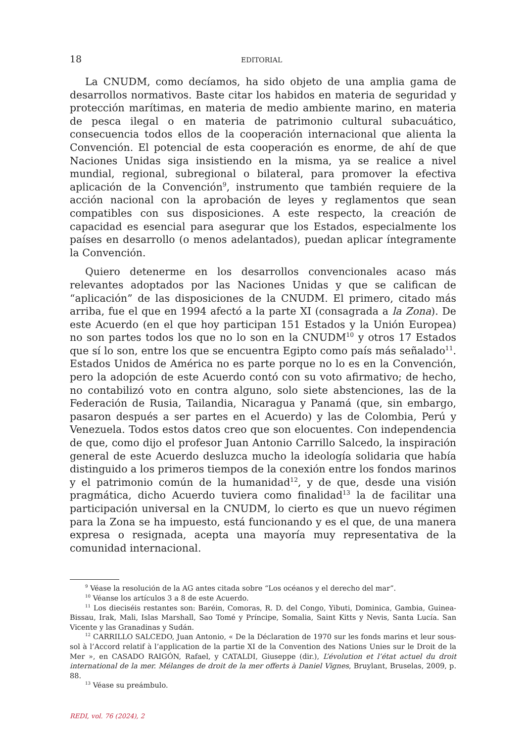18 EDITORIAL
La CNUDM, como decíamos, ha sido objeto de una amplia gama de desarrollos normativos. Baste citar los habidos en materia de seguridad y protección marítimas, en materia de medio ambiente marino, en materia de pesca ilegal o en materia de patrimonio cultural subacuático, consecuencia todos ellos de la cooperación internacional que alienta la Convención. El potencial de esta cooperación es enorme, de ahí de que Naciones Unidas siga insistiendo en la misma, ya se realice a nivel mundial, regional, subregional o bilateral, para promover la efectiva aplicación de la Convención<sup>9</sup>, instrumento que también requiere de la acción nacional con la aprobación de leyes y reglamentos que sean compatibles con sus disposiciones. A este respecto, la creación de capacidad es esencial para asegurar que los Estados, especialmente los países en desarrollo (o menos adelantados), puedan aplicar íntegramente la Convención.
Quiero detenerme en los desarrollos convencionales acaso más relevantes adoptados por las Naciones Unidas y que se califican de “aplicación” de las disposiciones de la CNUDM. El primero, citado más arriba, fue el que en 1994 afectó a la parte XI (consagrada a la Zona). De este Acuerdo (en el que hoy participan 151 Estados y la Unión Europea) no son partes todos los que no lo son en la CNUDM<sup>10</sup> y otros 17 Estados que sí lo son, entre los que se encuentra Egipto como país más señalado<sup>11</sup>. Estados Unidos de América no es parte porque no lo es en la Convención, pero la adopción de este Acuerdo contó con su voto afirmativo; de hecho, no contabilizó voto en contra alguno, solo siete abstenciones, las de la Federación de Rusia, Tailandia, Nicaragua y Panamá (que, sin embargo, pasaron después a ser partes en el Acuerdo) y las de Colombia, Perú y Venezuela. Todos estos datos creo que son elocuentes. Con independencia de que, como dijo el profesor Juan Antonio Carrillo Salcedo, la inspiración general de este Acuerdo desluzca mucho la ideología solidaria que había distinguido a los primeros tiempos de la conexión entre los fondos marinos y el patrimonio común de la humanidad<sup>12</sup>, y de que, desde una visión pragmática, dicho Acuerdo tuviera como finalidad<sup>13</sup> la de facilitar una participación universal en la CNUDM, lo cierto es que un nuevo régimen para la Zona se ha impuesto, está funcionando y es el que, de una manera expresa o resignada, acepta una mayoría muy representativa de la comunidad internacional.
<sup>9</sup> Véase la resolución de la AG antes citada sobre “Los océanos y el derecho del mar”.
<sup>10</sup> Véanse los artículos 3 a 8 de este Acuerdo.
<sup>11</sup> Los dieciséis restantes son: Baréin, Comoras, R. D. del Congo, Yibuti, Dominica, Gambia, Guinea-Bissau, Irak, Mali, Islas Marshall, Sao Tomé y Príncipe, Somalia, Saint Kitts y Nevis, Santa Lucía. San Vicente y las Granadinas y Sudán.
<sup>12</sup> CARRILLO SALCEDO, Juan Antonio, « De la Déclaration de 1970 sur les fonds marins et leur sous-sol à l’Accord relatif à l’application de la partie XI de la Convention des Nations Unies sur le Droit de la Mer », en CASADO RAIGÓN, Rafael, y CATALDI, Giuseppe (dir.), L’évolution et l’état actuel du droit international de la mer. Mélanges de droit de la mer offerts à Daniel Vignes, Bruylant, Bruselas, 2009, p. 88.
<sup>13</sup> Véase su preámbulo.
REDI, vol. 76 (2024), 2